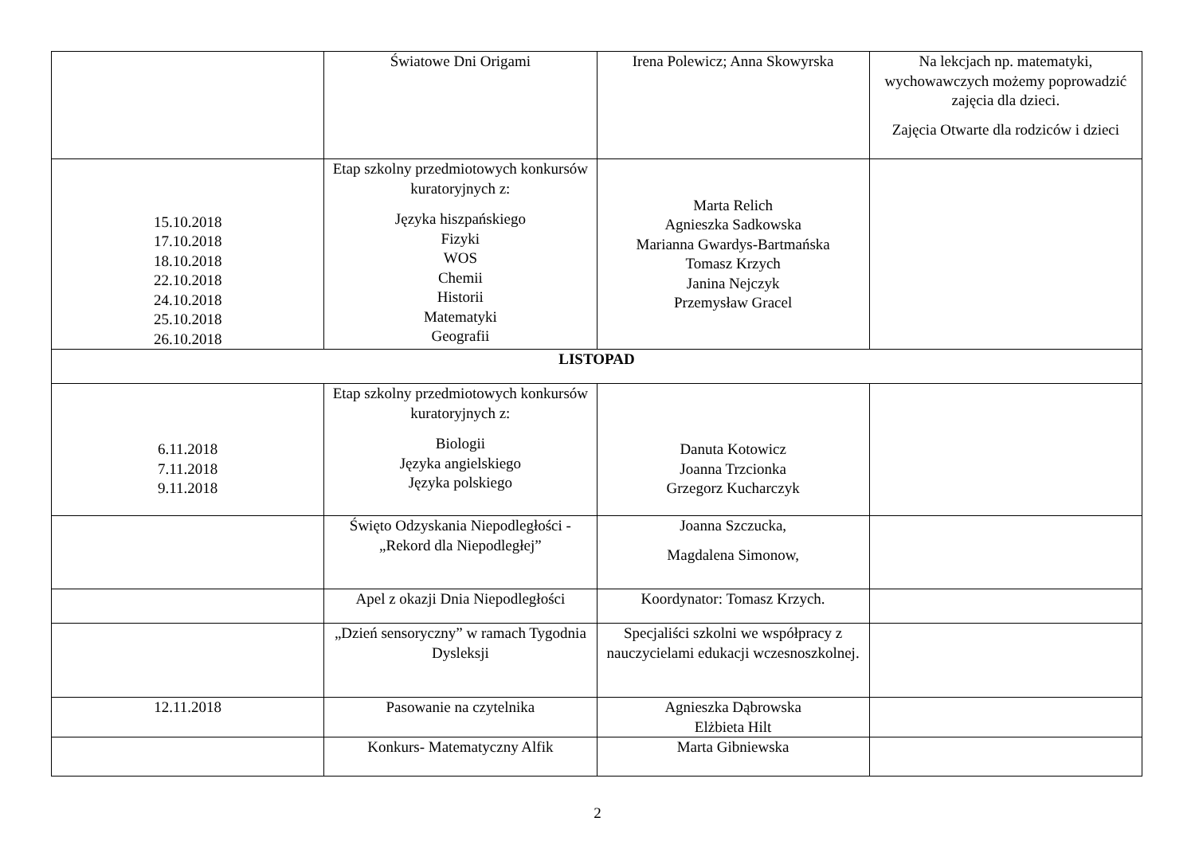| | Światowe Dni Origami | Irena Polewicz; Anna Skowyrska | Na lekcjach np. matematyki, wychowawczych możemy poprowadzić zajęcia dla dzieci. Zajęcia Otwarte dla rodziców i dzieci |
| 15.10.2018 17.10.2018 18.10.2018 22.10.2018 24.10.2018 25.10.2018 26.10.2018 | Etap szkolny przedmiotowych konkursów kuratoryjnych z: Języka hiszpańskiego Fizyki WOS Chemii Historii Matematyki Geografii | Marta Relich Agnieszka Sadkowska Marianna Gwardys-Bartmańska Tomasz Krzych Janina Nejczyk Przemysław Gracel | |
| LISTOPAD | | | |
| 6.11.2018 7.11.2018 9.11.2018 | Etap szkolny przedmiotowych konkursów kuratoryjnych z: Biologii Języka angielskiego Języka polskiego | Danuta Kotowicz Joanna Trzcionka Grzegorz Kucharczyk | |
| | Święto Odzyskania Niepodległości - „Rekord dla Niepodległej” | Joanna Szczucka, Magdalena Simonow, | |
| | Apel z okazji Dnia Niepodległości | Koordynator: Tomasz Krzych. | |
| | „Dzień sensoryczny” w ramach Tygodnia Dysleksji | Specjaliści szkolni we współpracy z nauczycielami edukacji wczesnoszkolnej. | |
| 12.11.2018 | Pasowanie na czytelnika | Agnieszka Dąbrowska Elżbieta Hilt | |
| | Konkurs- Matematyczny Alfik | Marta Gibniewska | |
2